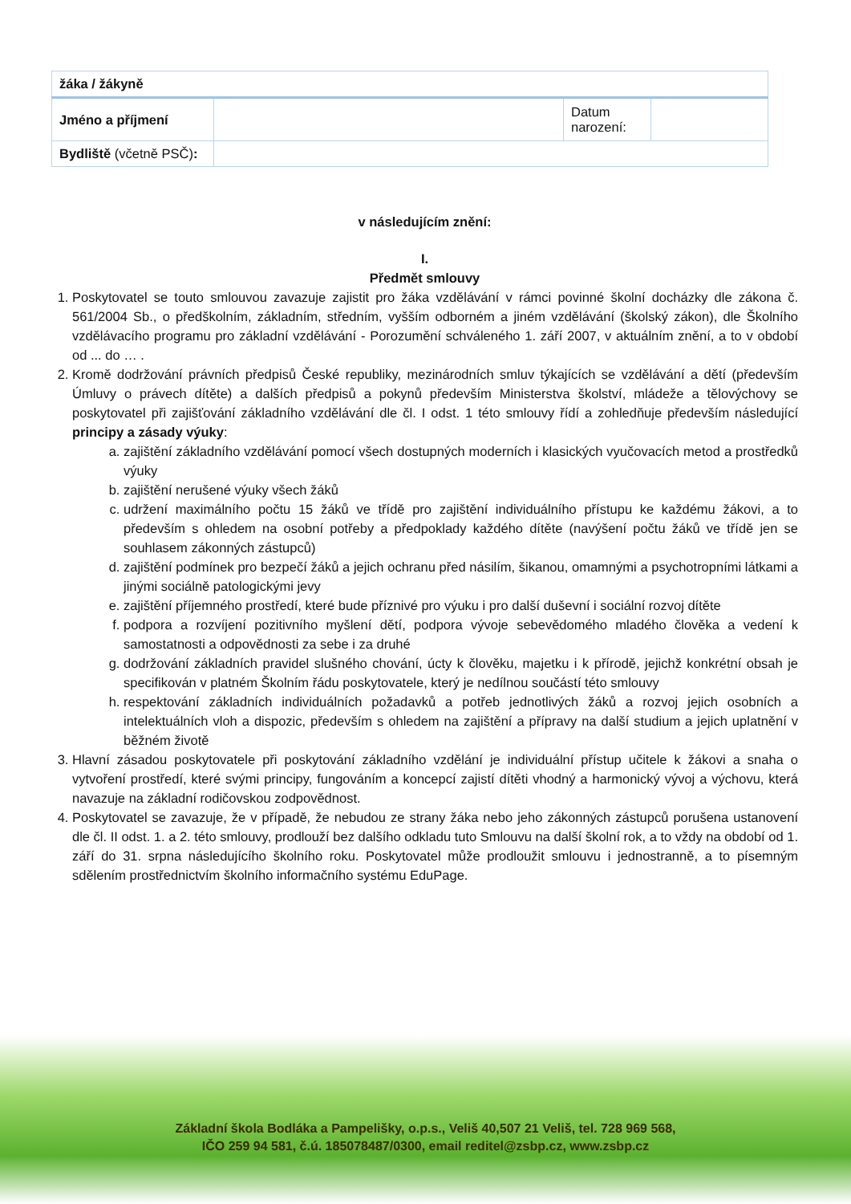| žáka / žákyně | | | |
| Jméno a příjmení | | Datum narození: | |
| Bydliště (včetně PSČ) : | | | |
v následujícím znění:
I.
Předmět smlouvy
1. Poskytovatel se touto smlouvou zavazuje zajistit pro žáka vzdělávání v rámci povinné školní docházky dle zákona č. 561/2004 Sb., o předškolním, základním, středním, vyšším odborném a jiném vzdělávání (školský zákon), dle Školního vzdělávacího programu pro základní vzdělávání - Porozumění schváleného 1. září 2007, v aktuálním znění, a to v období od ... do … .
2. Kromě dodržování právních předpisů České republiky, mezinárodních smluv týkajících se vzdělávání a dětí (především Úmluvy o právech dítěte) a dalších předpisů a pokynů především Ministerstva školství, mládeže a tělovýchovy se poskytovatel při zajišťování základního vzdělávání dle čl. I odst. 1 této smlouvy řídí a zohledňuje především následující principy a zásady výuky:
a. zajištění základního vzdělávání pomocí všech dostupných moderních i klasických vyučovacích metod a prostředků výuky
b. zajištění nerušené výuky všech žáků
c. udržení maximálního počtu 15 žáků ve třídě pro zajištění individuálního přístupu ke každému žákovi, a to především s ohledem na osobní potřeby a předpoklady každého dítěte (navýšení počtu žáků ve třídě jen se souhlasem zákonných zástupců)
d. zajištění podmínek pro bezpečí žáků a jejich ochranu před násilím, šikanou, omamnými a psychotropními látkami a jinými sociálně patologickými jevy
e. zajištění příjemného prostředí, které bude příznivé pro výuku i pro další duševní i sociální rozvoj dítěte
f. podpora a rozvíjení pozitivního myšlení dětí, podpora vývoje sebevědomého mladého člověka a vedení k samostatnosti a odpovědnosti za sebe i za druhé
g. dodržování základních pravidel slušného chování, úcty k člověku, majetku i k přírodě, jejichž konkrétní obsah je specifikován v platném Školním řádu poskytovatele, který je nedílnou součástí této smlouvy
h. respektování základních individuálních požadavků a potřeb jednotlivých žáků a rozvoj jejich osobních a intelektuálních vloh a dispozic, především s ohledem na zajištění a přípravy na další studium a jejich uplatnění v běžném životě
3. Hlavní zásadou poskytovatele při poskytování základního vzdělání je individuální přístup učitele k žákovi a snaha o vytvoření prostředí, které svými principy, fungováním a koncepcí zajistí dítěti vhodný a harmonický vývoj a výchovu, která navazuje na základní rodičovskou zodpovědnost.
4. Poskytovatel se zavazuje, že v případě, že nebudou ze strany žáka nebo jeho zákonných zástupců porušena ustanovení dle čl. II odst. 1. a 2. této smlouvy, prodlouží bez dalšího odkladu tuto Smlouvu na další školní rok, a to vždy na období od 1. září do 31. srpna následujícího školního roku. Poskytovatel může prodloužit smlouvu i jednostranně, a to písemným sdělením prostřednictvím školního informačního systému EduPage.
Základní škola Bodláka a Pampelišky, o.p.s., Veliš 40,507 21 Veliš, tel. 728 969 568,
IČO 259 94 581, č.ú. 185078487/0300, email reditel@zsbp.cz, www.zsbp.cz